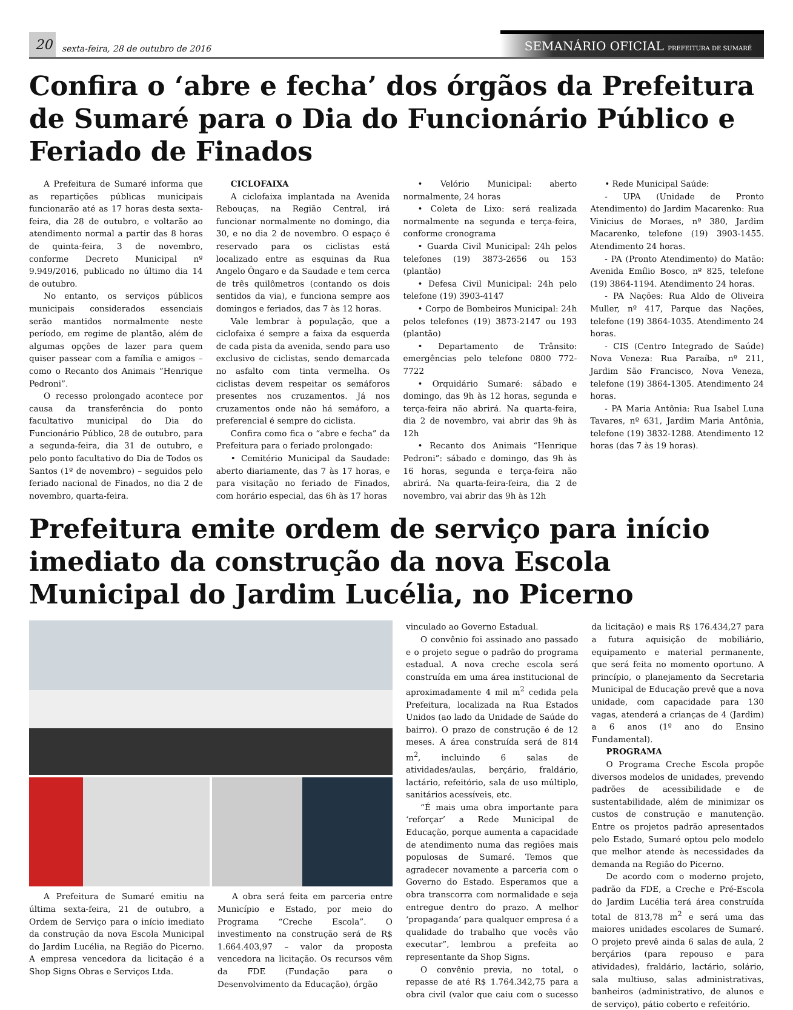20
sexta-feira, 28 de outubro de 2016
SEMANÁRIO OFICIAL PREFEITURA DE SUMARÉ
Confira o ‘abre e fecha’ dos órgãos da Prefeitura de Sumaré para o Dia do Funcionário Público e Feriado de Finados
A Prefeitura de Sumaré informa que as repartições públicas municipais funcionarão até as 17 horas desta sexta-feira, dia 28 de outubro, e voltarão ao atendimento normal a partir das 8 horas de quinta-feira, 3 de novembro, conforme Decreto Municipal nº 9.949/2016, publicado no último dia 14 de outubro.
No entanto, os serviços públicos municipais considerados essenciais serão mantidos normalmente neste período, em regime de plantão, além de algumas opções de lazer para quem quiser passear com a família e amigos – como o Recanto dos Animais “Henrique Pedroni”.
O recesso prolongado acontece por causa da transferência do ponto facultativo municipal do Dia do Funcionário Público, 28 de outubro, para a segunda-feira, dia 31 de outubro, e pelo ponto facultativo do Dia de Todos os Santos (1º de novembro) – seguidos pelo feriado nacional de Finados, no dia 2 de novembro, quarta-feira.
CICLOFAIXA
A ciclofaixa implantada na Avenida Rebouças, na Região Central, irá funcionar normalmente no domingo, dia 30, e no dia 2 de novembro. O espaço é reservado para os ciclistas está localizado entre as esquinas da Rua Angelo Ôngaro e da Saudade e tem cerca de três quilômetros (contando os dois sentidos da via), e funciona sempre aos domingos e feriados, das 7 às 12 horas.
Vale lembrar à população, que a ciclofaixa é sempre a faixa da esquerda de cada pista da avenida, sendo para uso exclusivo de ciclistas, sendo demarcada no asfalto com tinta vermelha. Os ciclistas devem respeitar os semáforos presentes nos cruzamentos. Já nos cruzamentos onde não há semáforo, a preferencial é sempre do ciclista.
Confira como fica o “abre e fecha” da Prefeitura para o feriado prolongado:
• Cemitério Municipal da Saudade: aberto diariamente, das 7 às 17 horas, e para visitação no feriado de Finados, com horário especial, das 6h às 17 horas
• Velório Municipal: aberto normalmente, 24 horas
• Coleta de Lixo: será realizada normalmente na segunda e terça-feira, conforme cronograma
• Guarda Civil Municipal: 24h pelos telefones (19) 3873-2656 ou 153 (plantão)
• Defesa Civil Municipal: 24h pelo telefone (19) 3903-4147
• Corpo de Bombeiros Municipal: 24h pelos telefones (19) 3873-2147 ou 193 (plantão)
• Departamento de Trânsito: emergências pelo telefone 0800 772-7722
• Orquidário Sumaré: sábado e domingo, das 9h às 12 horas, segunda e terça-feira não abrirá. Na quarta-feira, dia 2 de novembro, vai abrir das 9h às 12h
• Recanto dos Animais “Henrique Pedroni”: sábado e domingo, das 9h às 16 horas, segunda e terça-feira não abrirá. Na quarta-feira-feira, dia 2 de novembro, vai abrir das 9h às 12h
• Rede Municipal Saúde:
- UPA (Unidade de Pronto Atendimento) do Jardim Macarenko: Rua Vinicius de Moraes, nº 380, Jardim Macarenko, telefone (19) 3903-1455. Atendimento 24 horas.
- PA (Pronto Atendimento) do Matão: Avenida Emílio Bosco, nº 825, telefone (19) 3864-1194. Atendimento 24 horas.
- PA Nações: Rua Aldo de Oliveira Muller, nº 417, Parque das Nações, telefone (19) 3864-1035. Atendimento 24 horas.
- CIS (Centro Integrado de Saúde) Nova Veneza: Rua Paraíba, nº 211, Jardim São Francisco, Nova Veneza, telefone (19) 3864-1305. Atendimento 24 horas.
- PA Maria Antônia: Rua Isabel Luna Tavares, nº 631, Jardim Maria Antônia, telefone (19) 3832-1288. Atendimento 12 horas (das 7 às 19 horas).
Prefeitura emite ordem de serviço para início imediato da construção da nova Escola Municipal do Jardim Lucélia, no Picerno
A Prefeitura de Sumaré emitiu na última sexta-feira, 21 de outubro, a Ordem de Serviço para o início imediato da construção da nova Escola Municipal do Jardim Lucélia, na Região do Picerno. A empresa vencedora da licitação é a Shop Signs Obras e Serviços Ltda.
A obra será feita em parceria entre Município e Estado, por meio do Programa “Creche Escola”. O investimento na construção será de R$ 1.664.403,97 – valor da proposta vencedora na licitação. Os recursos vêm da FDE (Fundação para o Desenvolvimento da Educação), órgão
vinculado ao Governo Estadual.
O convênio foi assinado ano passado e o projeto segue o padrão do programa estadual. A nova creche escola será construída em uma área institucional de aproximadamente 4 mil m<sup>2</sup> cedida pela Prefeitura, localizada na Rua Estados Unidos (ao lado da Unidade de Saúde do bairro). O prazo de construção é de 12 meses. A área construída será de 814 m<sup>2</sup>, incluindo 6 salas de atividades/aulas, berçário, fraldário, lactário, refeitório, sala de uso múltiplo, sanitários acessíveis, etc.
“É mais uma obra importante para ‘reforçar’ a Rede Municipal de Educação, porque aumenta a capacidade de atendimento numa das regiões mais populosas de Sumaré. Temos que agradecer novamente a parceria com o Governo do Estado. Esperamos que a obra transcorra com normalidade e seja entregue dentro do prazo. A melhor ‘propaganda’ para qualquer empresa é a qualidade do trabalho que vocês vão executar”, lembrou a prefeita ao representante da Shop Signs.
O convênio previa, no total, o repasse de até R$ 1.764.342,75 para a obra civil (valor que caiu com o sucesso da licitação) e mais R$ 176.434,27 para a futura aquisição de mobiliário, equipamento e material permanente, que será feita no momento oportuno. A princípio, o planejamento da Secretaria Municipal de Educação prevê que a nova unidade, com capacidade para 130 vagas, atenderá a crianças de 4 (Jardim) a 6 anos (1º ano do Ensino Fundamental).
PROGRAMA
O Programa Creche Escola propõe diversos modelos de unidades, prevendo padrões de acessibilidade e de sustentabilidade, além de minimizar os custos de construção e manutenção. Entre os projetos padrão apresentados pelo Estado, Sumaré optou pelo modelo que melhor atende às necessidades da demanda na Região do Picerno.
De acordo com o moderno projeto, padrão da FDE, a Creche e Pré-Escola do Jardim Lucélia terá área construída total de 813,78 m<sup>2</sup> e será uma das maiores unidades escolares de Sumaré. O projeto prevê ainda 6 salas de aula, 2 berçários (para repouso e para atividades), fraldário, lactário, solário, sala multiuso, salas administrativas, banheiros (administrativo, de alunos e de serviço), pátio coberto e refeitório.